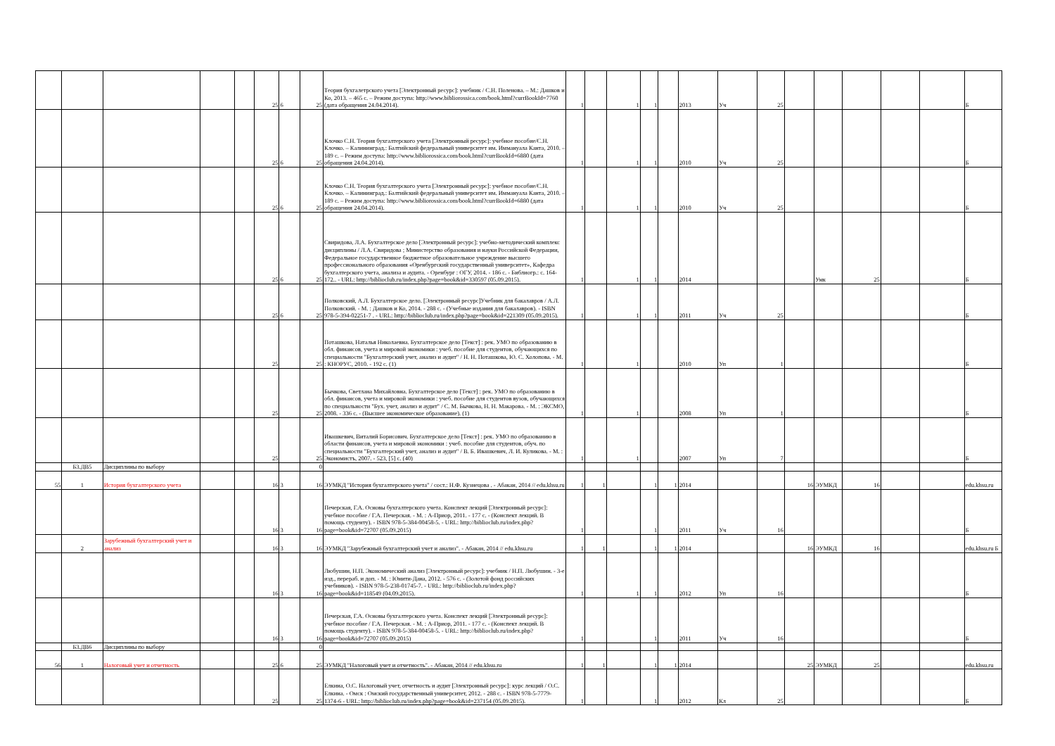| | | | | | 25 | 6 | 25 | Теория бухгалетрского учета [Электронный ресурс]: учебник / С.Н. Поленова. – М.: Дашков и Ко, 2013. – 465 с. – Режим доступа: http://www.bibliorossica.com/book.html?currBookId=7760 (дата обращения 24.04.2014). | 1 | | 1 | 1 | | 2013 | Уч | 25 | | | | | | Б |
| | | | | | 25 | 6 | 25 | Клочко С.Н. Теория бухгалтерского учета [Электронный ресурс]: учебное пособие/С.Н. Клочко. – Калининград.: Балтийский федеральный университет им. Иммануала Канта, 2010. – 189 с. – Режим доступа: http://www.bibliorossica.com/book.html?currBookId=6880 (дата обращения 24.04.2014). | 1 | | 1 | 1 | | 2010 | Уч | 25 | | | | | | Б |
| | | | | | 25 | 6 | 25 | Клочко С.Н. Теория бухгалтерского учета [Электронный ресурс]: учебное пособие/С.Н. Клочко. – Калининград.: Балтийский федеральный университет им. Иммануала Канта, 2010. – 189 с. – Режим доступа: http://www.bibliorossica.com/book.html?currBookId=6880 (дата обращения 24.04.2014). | 1 | | 1 | 1 | | 2010 | Уч | 25 | | | | | | Б |
| | | | | | 25 | 6 | 25 | Свиридова, Л.А. Бухгалтерское дело [Электронный ресурс]: учебно-методический комплекс дисциплины / Л.А. Свиридова ; Министерство образования и науки Российской Федерации, Федеральное государственное бюджетное образовательное учреждение высшего профессионального образования «Оренбургский государственный университет», Кафедра бухгалтерского учета, анализа и аудита. - Оренбург : ОГУ, 2014. - 186 с. - Библиогр.: с. 164-172.. - URL: http://biblioclub.ru/index.php?page=book&id=330597 (05.09.2015). | 1 | | 1 | 1 | | 2014 | | | | Умк | 25 | | | Б |
| | | | | | 25 | 6 | 25 | Полковский, А.Л. Бухгалтерское дело. [Электронный ресурс]Учебник для бакалавров / А.Л. Полковский. - М. : Дашков и Ко, 2014. - 288 с. - (Учебные издания для бакалавров). - ISBN 978-5-394-02251-7 . - URL: http://biblioclub.ru/index.php?page=book&id=221309 (05.09.2015). | 1 | | 1 | 1 | | 2011 | Уч | 25 | | | | | | Б |
| | | | | | 25 | | 25 | Поташкова, Наталья Николаевна. Бухгалтерское дело [Текст] : рек. УМО по образованию в обл. финансов, учета и мировой экономики : учеб. пособие для студентов, обучающихся по специальности "Бухгалтерский учет, анализ и аудит" / Н. Н. Поташкова, Ю. С. Холопова. - М. : КНОРУС, 2010. - 192 с. (1) | 1 | | 1 | | | 2010 | Уп | 1 | | | | | | Б |
| | | | | | 25 | | 25 | Бычкова, Светлана Михайловна. Бухгалтерское дело [Текст] : рек. УМО по образованию в обл. финансов, учета и мировой экономики : учеб. пособие для студентов вузов, обучающихся по специальности "Бух. учет, анализ и аудит" / С. М. Бычкова, Н. Н. Макарова. - М. : ЭКСМО, 2008. - 336 с. - (Высшее экономическое образование). (1) | 1 | | 1 | | | 2008 | Уп | 1 | | | | | | Б |
| | | | | | 25 | | 25 | Ивашкевич, Виталий Борисович. Бухгалтерское дело [Текст] : рек. УМО по образованию в области финансов, учета и мировой экономики : учеб. пособие для студентов, обуч. по специальности "Бухгалтерский учет, анализ и аудит" / В. Б. Ивашкевич, Л. И. Куликова. - М. : Экономистъ, 2007. - 523, [5] с. (40) | 1 | | 1 | | | 2007 | Уп | 7 | | | | | | Б |
| | Б3.ДВ5 | Дисциплины по выбору | | | | | 0 | | | | | | | | | | | | | | | |
| 55 | 1 | История бухгалтерского учета | | | 16 | 3 | 16 | ЭУМКД "История бухгалтерского учета" / сост.: Н.Ф. Кузнецова . - Абакан, 2014 // edu.khsu.ru | 1 | 1 | | 1 | 1 | 2014 | | | 16 | ЭУМКД | 16 | | | edu.khsu.ru |
| | | | | | 16 | 3 | 16 | Печерская, Г.А. Основы бухгалтерского учета. Конспект лекций [Электронный ресурс]: учебное пособие / Г.А. Печерская. - М. : А-Приор, 2011. - 177 с. - (Конспект лекций. В помощь студенту). - ISBN 978-5-384-00458-5. - URL: http://biblioclub.ru/index.php?page=book&id=72707 (05.09.2015) | 1 | | | 1 | | 2011 | Уч | 16 | | | | | | Б |
| | 2 | Зарубежный бухгалтерский учет и анализ | | | 16 | 3 | 16 | ЭУМКД "Зарубежный бухгалтерский учет и анализ". - Абакан, 2014 // edu.khsu.ru | 1 | 1 | | 1 | 1 | 2014 | | | 16 | ЭУМКД | 16 | | | edu.khsu.ru Б |
| | | | | | 16 | 3 | 16 | Любушин, Н.П. Экономический анализ [Электронный ресурс]: учебник / Н.П. Любушин. - 3-е изд., перераб. и доп. - М. : Юнити-Дана, 2012. - 576 с. - (Золотой фонд российских учебников). - ISBN 978-5-238-01745-7. - URL: http://biblioclub.ru/index.php?page=book&id=118549 (04.09.2015). | 1 | | 1 | 1 | | 2012 | Уп | 16 | | | | | | Б |
| | | | | | 16 | 3 | 16 | Печерская, Г.А. Основы бухгалтерского учета. Конспект лекций [Электронный ресурс]: учебное пособие / Г.А. Печерская. - М. : А-Приор, 2011. - 177 с. - (Конспект лекций. В помощь студенту). - ISBN 978-5-384-00458-5. - URL: http://biblioclub.ru/index.php?page=book&id=72707 (05.09.2015) | 1 | | | 1 | | 2011 | Уч | 16 | | | | | | Б |
| | Б3.ДВ6 | Дисциплины по выбору | | | | | 0 | | | | | | | | | | | | | | | |
| 56 | 1 | Налоговый учет и отчетность | | | 25 | 6 | 25 | ЭУМКД "Налоговый учет и отчетность". - Абакан, 2014 // edu.khsu.ru | 1 | 1 | | 1 | 1 | 2014 | | | 25 | ЭУМКД | 25 | | | edu.khsu.ru |
| | | | | | 25 | | 25 | Елкина, О.С. Налоговый учет, отчетность и аудит [Электронный ресурс]: курс лекций / О.С. Елкина. - Омск : Омский государственный университет, 2012. - 288 с. - ISBN 978-5-7779-1374-6 - URL: http://biblioclub.ru/index.php?page=book&id=237154 (05.09.2015). | 1 | | | 1 | | 2012 | Кл | 25 | | | | | | Б |